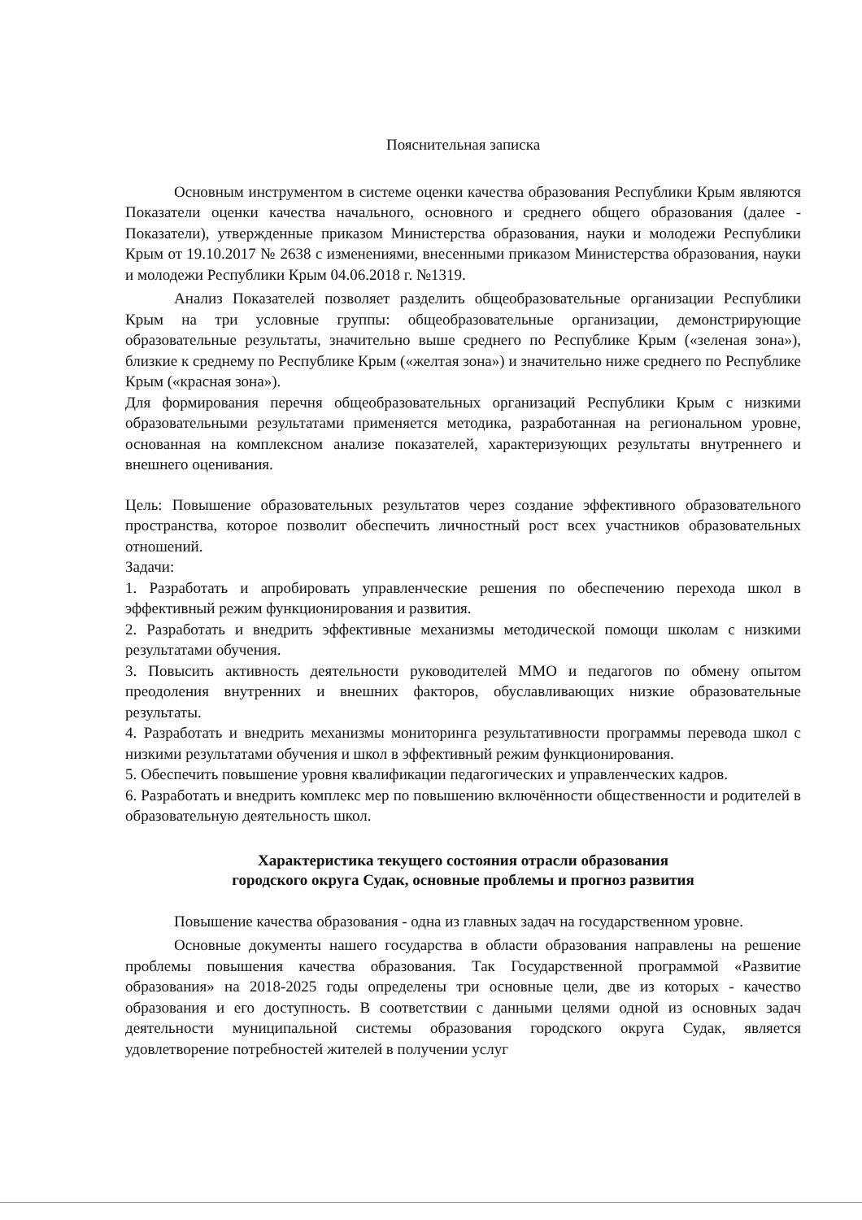Пояснительная записка
Основным инструментом в системе оценки качества образования Республики Крым являются Показатели оценки качества начального, основного и среднего общего образования (далее - Показатели), утвержденные приказом Министерства образования, науки и молодежи Республики Крым от 19.10.2017 № 2638 с изменениями, внесенными приказом Министерства образования, науки и молодежи Республики Крым 04.06.2018 г. №1319.
Анализ Показателей позволяет разделить общеобразовательные организации Республики Крым на три условные группы: общеобразовательные организации, демонстрирующие образовательные результаты, значительно выше среднего по Республике Крым («зеленая зона»), близкие к среднему по Республике Крым («желтая зона») и значительно ниже среднего по Республике Крым («красная зона»).
Для формирования перечня общеобразовательных организаций Республики Крым с низкими образовательными результатами применяется методика, разработанная на региональном уровне, основанная на комплексном анализе показателей, характеризующих результаты внутреннего и внешнего оценивания.
Цель: Повышение образовательных результатов через создание эффективного образовательного пространства, которое позволит обеспечить личностный рост всех участников образовательных отношений.
Задачи:
1. Разработать и апробировать управленческие решения по обеспечению перехода школ в эффективный режим функционирования и развития.
2. Разработать и внедрить эффективные механизмы методической помощи школам с низкими результатами обучения.
3. Повысить активность деятельности руководителей ММО и педагогов по обмену опытом преодоления внутренних и внешних факторов, обуславливающих низкие образовательные результаты.
4. Разработать и внедрить механизмы мониторинга результативности программы перевода школ с низкими результатами обучения и школ в эффективный режим функционирования.
5. Обеспечить повышение уровня квалификации педагогических и управленческих кадров.
6. Разработать и внедрить комплекс мер по повышению включённости общественности и родителей в образовательную деятельность школ.
Характеристика текущего состояния отрасли образования
городского округа Судак, основные проблемы и прогноз развития
Повышение качества образования - одна из главных задач на государственном уровне.
Основные документы нашего государства в области образования направлены на решение проблемы повышения качества образования. Так Государственной программой «Развитие образования» на 2018-2025 годы определены три основные цели, две из которых - качество образования и его доступность. В соответствии с данными целями одной из основных задач деятельности муниципальной системы образования городского округа Судак, является удовлетворение потребностей жителей в получении услуг